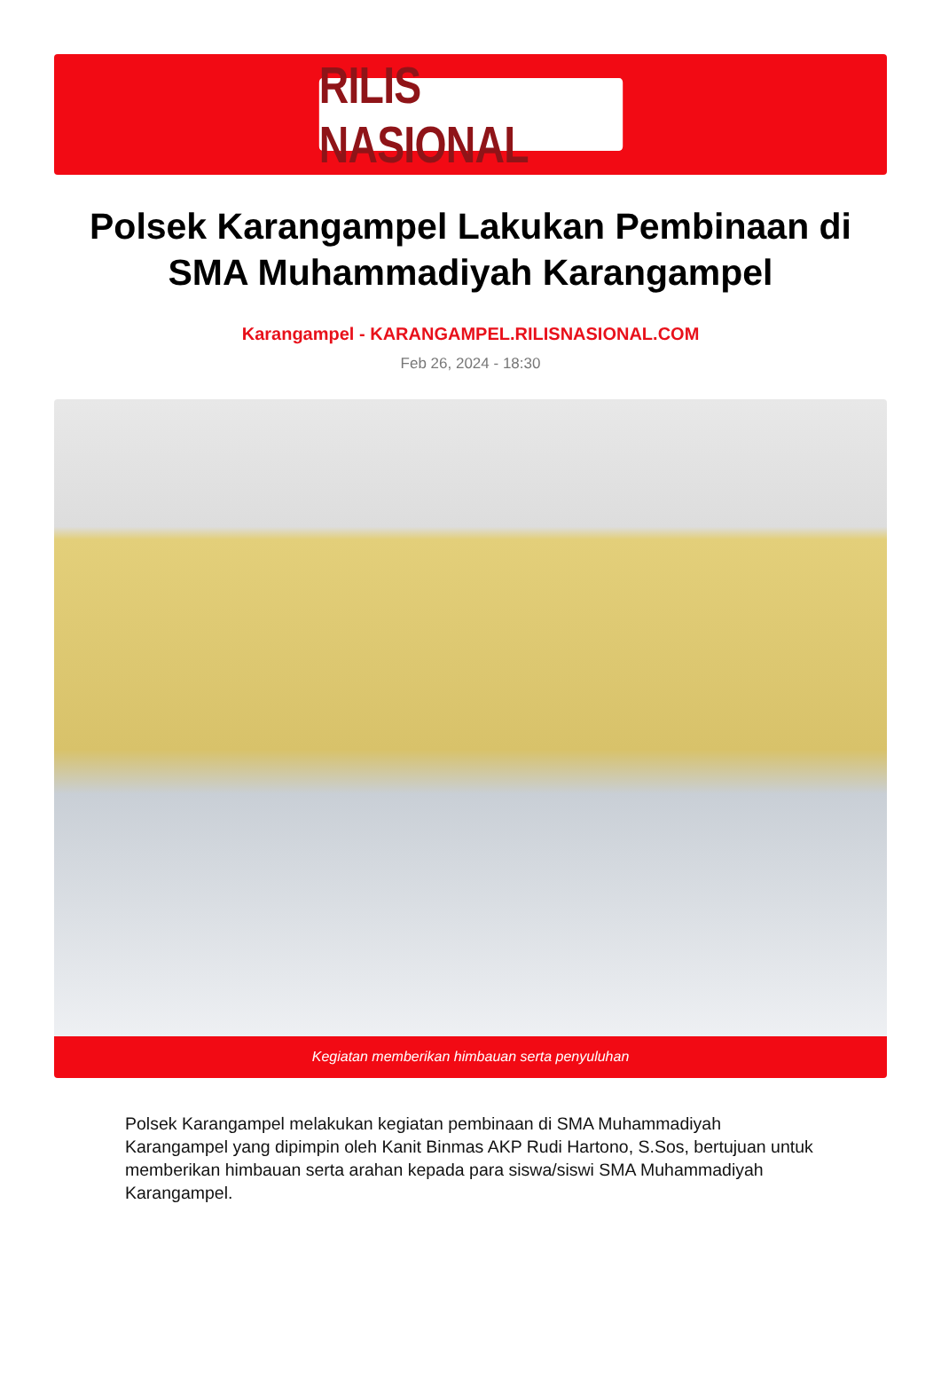RILIS NASIONAL
Polsek Karangampel Lakukan Pembinaan di SMA Muhammadiyah Karangampel
Karangampel - KARANGAMPEL.RILISNASIONAL.COM
Feb 26, 2024 - 18:30
Kegiatan memberikan himbauan serta penyuluhan
Polsek Karangampel melakukan kegiatan pembinaan di SMA Muhammadiyah Karangampel yang dipimpin oleh Kanit Binmas AKP Rudi Hartono, S.Sos, bertujuan untuk memberikan himbauan serta arahan kepada para siswa/siswi SMA Muhammadiyah Karangampel.